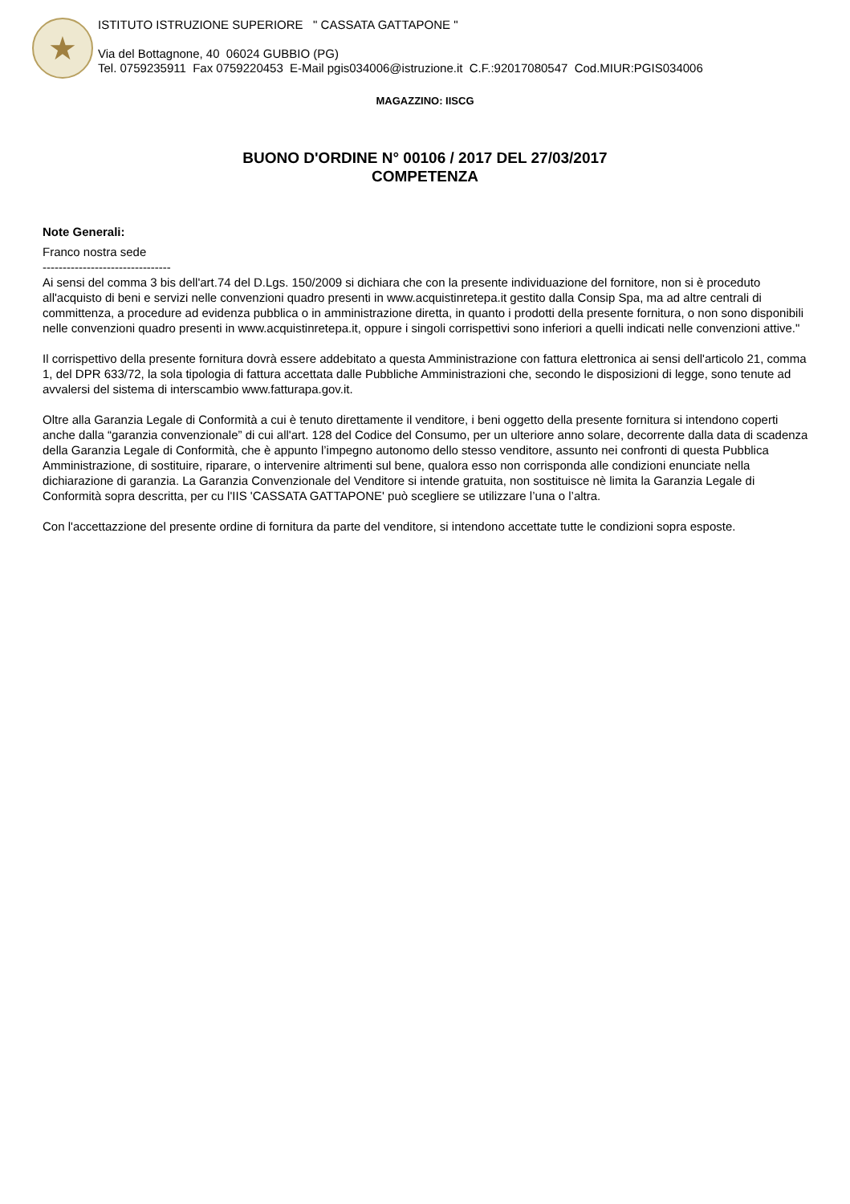★
ISTITUTO ISTRUZIONE SUPERIORE " CASSATA GATTAPONE "
Via del Bottagnone, 40 06024 GUBBIO (PG)
Tel. 0759235911 Fax 0759220453 E-Mail pgis034006@istruzione.it C.F.:92017080547 Cod.MIUR:PGIS034006
MAGAZZINO: IISCG
BUONO D'ORDINE N° 00106 / 2017 DEL 27/03/2017
COMPETENZA
Note Generali:
Franco nostra sede
--------------------------------
Ai sensi del comma 3 bis dell'art.74 del D.Lgs. 150/2009 si dichiara che con la presente individuazione del fornitore, non si è proceduto all'acquisto di beni e servizi nelle convenzioni quadro presenti in www.acquistinretepa.it gestito dalla Consip Spa, ma ad altre centrali di committenza, a procedure ad evidenza pubblica o in amministrazione diretta, in quanto i prodotti della presente fornitura, o non sono disponibili nelle convenzioni quadro presenti in www.acquistinretepa.it, oppure i singoli corrispettivi sono inferiori a quelli indicati nelle convenzioni attive."
Il corrispettivo della presente fornitura dovrà essere addebitato a questa Amministrazione con fattura elettronica ai sensi dell'articolo 21, comma 1, del DPR 633/72, la sola tipologia di fattura accettata dalle Pubbliche Amministrazioni che, secondo le disposizioni di legge, sono tenute ad avvalersi del sistema di interscambio www.fatturapa.gov.it.
Oltre alla Garanzia Legale di Conformità a cui è tenuto direttamente il venditore, i beni oggetto della presente fornitura si intendono coperti anche dalla “garanzia convenzionale” di cui all'art. 128 del Codice del Consumo, per un ulteriore anno solare, decorrente dalla data di scadenza della Garanzia Legale di Conformità, che è appunto l’impegno autonomo dello stesso venditore, assunto nei confronti di questa Pubblica Amministrazione, di sostituire, riparare, o intervenire altrimenti sul bene, qualora esso non corrisponda alle condizioni enunciate nella dichiarazione di garanzia. La Garanzia Convenzionale del Venditore si intende gratuita, non sostituisce nè limita la Garanzia Legale di Conformità sopra descritta, per cu l'IIS 'CASSATA GATTAPONE' può scegliere se utilizzare l’una o l’altra.
Con l'accettazzione del presente ordine di fornitura da parte del venditore, si intendono accettate tutte le condizioni sopra esposte.